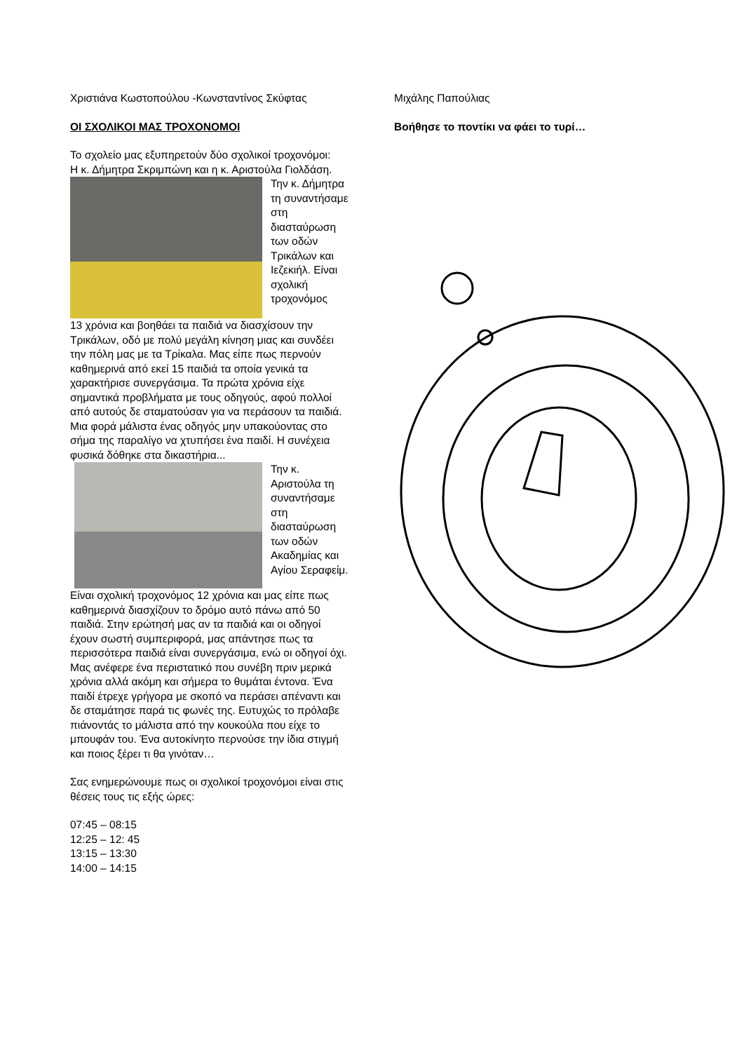Χριστιάνα Κωστοπούλου -Κωνσταντίνος Σκύφτας
ΟΙ ΣΧΟΛΙΚΟΙ ΜΑΣ ΤΡΟΧΟΝΟΜΟΙ
Το σχολείο μας εξυπηρετούν δύο σχολικοί τροχονόμοι:
Η κ. Δήμητρα Σκριμπώνη και η κ. Αριστούλα Γιολδάση.
Την κ. Δήμητρα τη συναντήσαμε στη διασταύρωση των οδών Τρικάλων και Ιεζεκιήλ. Είναι σχολική τροχονόμος
13 χρόνια και βοηθάει τα παιδιά να διασχίσουν την Τρικάλων, οδό με πολύ μεγάλη κίνηση μιας και συνδέει την πόλη μας με τα Τρίκαλα. Μας είπε πως περνούν καθημερινά από εκεί 15 παιδιά τα οποία γενικά τα χαρακτήρισε συνεργάσιμα. Τα πρώτα χρόνια είχε σημαντικά προβλήματα με τους οδηγούς, αφού πολλοί από αυτούς δε σταματούσαν για να περάσουν τα παιδιά. Μια φορά μάλιστα ένας οδηγός μην υπακούοντας στο σήμα της παραλίγο να χτυπήσει ένα παιδί. Η συνέχεια φυσικά δόθηκε στα δικαστήρια...
Την κ. Αριστούλα τη συναντήσαμε στη διασταύρωση των οδών Ακαδημίας και Αγίου Σεραφείμ.
Είναι σχολική τροχονόμος 12 χρόνια και μας είπε πως καθημερινά διασχίζουν το δρόμο αυτό πάνω από 50 παιδιά. Στην ερώτησή μας αν τα παιδιά και οι οδηγοί έχουν σωστή συμπεριφορά, μας απάντησε πως τα περισσότερα παιδιά είναι συνεργάσιμα, ενώ οι οδηγοί όχι. Μας ανέφερε ένα περιστατικό που συνέβη πριν μερικά χρόνια αλλά ακόμη και σήμερα το θυμάται έντονα. Ένα παιδί έτρεχε γρήγορα με σκοπό να περάσει απέναντι και δε σταμάτησε παρά τις φωνές της. Ευτυχώς το πρόλαβε πιάνοντάς το μάλιστα από την κουκούλα που είχε το μπουφάν του. Ένα αυτοκίνητο περνούσε την ίδια στιγμή και ποιος ξέρει τι θα γινόταν…
Σας ενημερώνουμε πως οι σχολικοί τροχονόμοι είναι στις θέσεις τους τις εξής ώρες:
07:45 – 08:15
12:25 – 12: 45
13:15 – 13:30
14:00 – 14:15
Μιχάλης Παπούλιας
Βοήθησε το ποντίκι να φάει το τυρί…